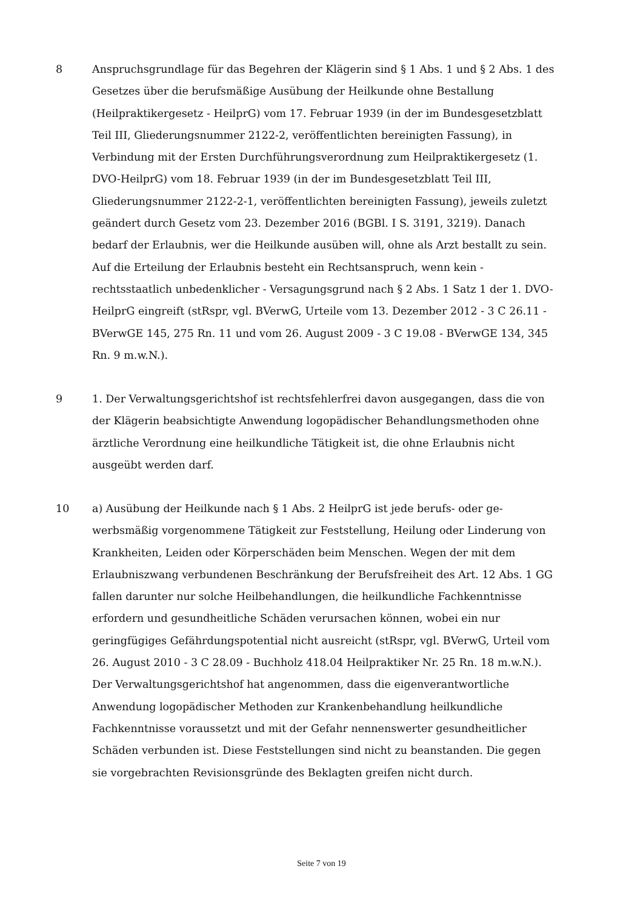8 Anspruchsgrundlage für das Begehren der Klägerin sind § 1 Abs. 1 und § 2 Abs. 1 des Gesetzes über die berufsmäßige Ausübung der Heilkunde ohne Bestallung (Heilpraktikergesetz - HeilprG) vom 17. Februar 1939 (in der im Bundesgesetz­blatt Teil III, Gliederungsnummer 2122-2, veröffentlichten bereinigten Fas­sung), in Verbindung mit der Ersten Durchführungsverordnung zum Heilprak­tikergesetz (1. DVO-HeilprG) vom 18. Februar 1939 (in der im Bundesgesetz­blatt Teil III, Gliederungsnummer 2122-2-1, veröffentlichten bereinigten Fas­sung), jeweils zuletzt geändert durch Gesetz vom 23. Dezember 2016 (BGBl. I S. 3191, 3219). Danach bedarf der Erlaubnis, wer die Heilkunde ausüben will, ohne als Arzt bestallt zu sein. Auf die Erteilung der Erlaubnis besteht ein Rechtsanspruch, wenn kein - rechtsstaatlich unbedenklicher - Versagungsgrund nach § 2 Abs. 1 Satz 1 der 1. DVO-HeilprG eingreift (stRspr, vgl. BVerwG, Urteile vom 13. Dezember 2012 - 3 C 26.11 - BVerwGE 145, 275 Rn. 11 und vom 26. Au­gust 2009 - 3 C 19.08 - BVerwGE 134, 345 Rn. 9 m.w.N.).
9 1. Der Verwaltungsgerichtshof ist rechtsfehlerfrei davon ausgegangen, dass die von der Klägerin beabsichtigte Anwendung logopädischer Behandlungsmetho­den ohne ärztliche Verordnung eine heilkundliche Tätigkeit ist, die ohne Er­laubnis nicht ausgeübt werden darf.
10 a) Ausübung der Heilkunde nach § 1 Abs. 2 HeilprG ist jede berufs- oder ge­werbsmäßig vorgenommene Tätigkeit zur Feststellung, Heilung oder Linderung von Krankheiten, Leiden oder Körperschäden beim Menschen. Wegen der mit dem Erlaubniszwang verbundenen Beschränkung der Berufsfreiheit des Art. 12 Abs. 1 GG fallen darunter nur solche Heilbehandlungen, die heilkundliche Fach­kenntnisse erfordern und gesundheitliche Schäden verursachen können, wobei ein nur geringfügiges Gefährdungspotential nicht ausreicht (stRspr, vgl. BVerwG, Urteil vom 26. August 2010 - 3 C 28.09 - Buchholz 418.04 Heilprakti­ker Nr. 25 Rn. 18 m.w.N.). Der Verwaltungsgerichtshof hat angenommen, dass die eigenverantwortliche Anwendung logopädischer Methoden zur Krankenbe­handlung heilkundliche Fachkenntnisse voraussetzt und mit der Gefahr nen­nenswerter gesundheitlicher Schäden verbunden ist. Diese Feststellungen sind nicht zu beanstanden. Die gegen sie vorgebrachten Revisionsgründe des Beklag­ten greifen nicht durch.
Seite 7 von 19